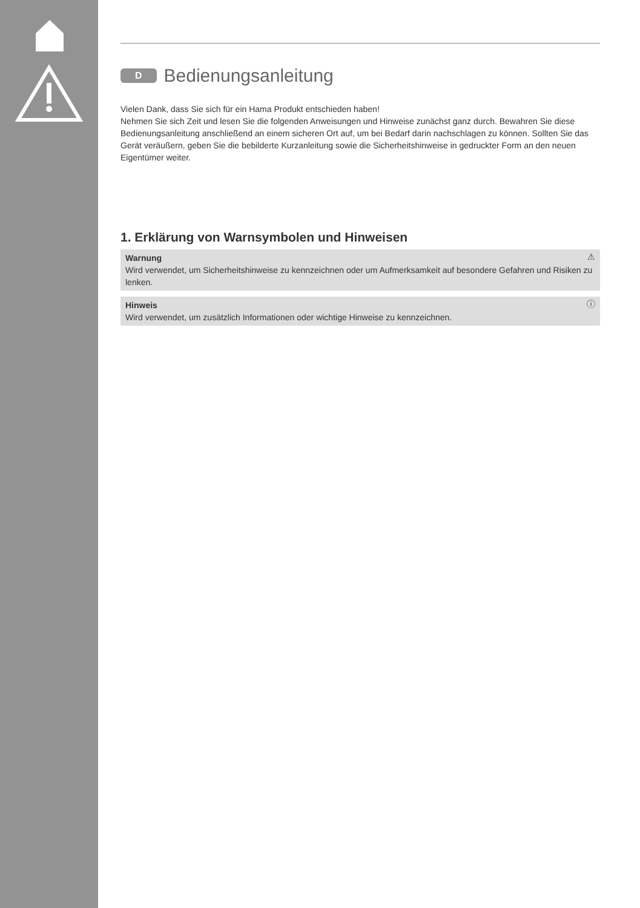D Bedienungsanleitung
Vielen Dank, dass Sie sich für ein Hama Produkt entschieden haben!
Nehmen Sie sich Zeit und lesen Sie die folgenden Anweisungen und Hinweise zunächst ganz durch. Bewahren Sie diese Bedienungsanleitung anschließend an einem sicheren Ort auf, um bei Bedarf darin nachschlagen zu können. Sollten Sie das Gerät veräußern, geben Sie die bebilderte Kurzanleitung sowie die Sicherheitshinweise in gedruckter Form an den neuen Eigentümer weiter.
1. Erklärung von Warnsymbolen und Hinweisen
⚠ Warnung
Wird verwendet, um Sicherheitshinweise zu kennzeichnen oder um Aufmerksamkeit auf besondere Gefahren und Risiken zu lenken.
ⓘ Hinweis
Wird verwendet, um zusätzlich Informationen oder wichtige Hinweise zu kennzeichnen.